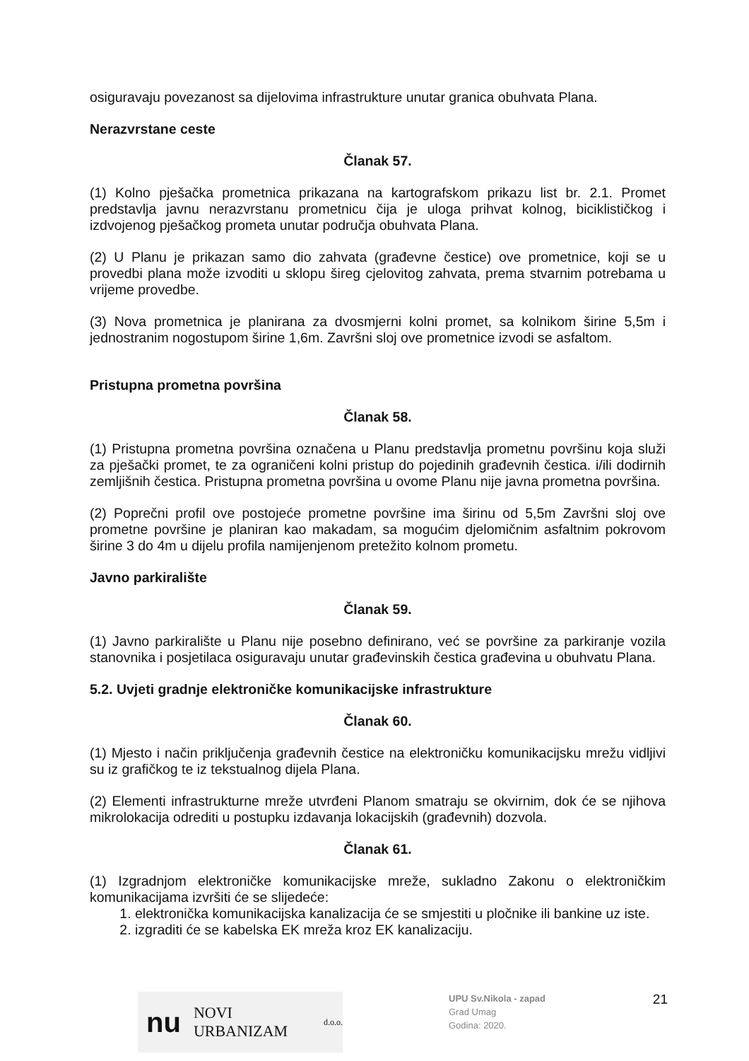osiguravaju povezanost sa dijelovima infrastrukture unutar granica obuhvata Plana.
Nerazvrstane ceste
Članak 57.
(1) Kolno pješačka prometnica prikazana na kartografskom prikazu list br. 2.1. Promet predstavlja javnu nerazvrstanu prometnicu čija je uloga prihvat kolnog, biciklističkog i izdvojenog pješačkog prometa unutar područja obuhvata Plana.
(2) U Planu je prikazan samo dio zahvata (građevne čestice) ove prometnice, koji se u provedbi plana može izvoditi u sklopu šireg cjelovitog zahvata, prema stvarnim potrebama u vrijeme provedbe.
(3) Nova prometnica je planirana za dvosmjerni kolni promet, sa kolnikom širine 5,5m i jednostranim nogostupom širine 1,6m. Završni sloj ove prometnice izvodi se asfaltom.
Pristupna prometna površina
Članak 58.
(1) Pristupna prometna površina označena u Planu predstavlja prometnu površinu koja služi za pješački promet, te za ograničeni kolni pristup do pojedinih građevnih čestica. i/ili dodirnih zemljišnih čestica. Pristupna prometna površina u ovome Planu nije javna prometna površina.
(2) Poprečni profil ove postojeće prometne površine ima širinu od 5,5m Završni sloj ove prometne površine je planiran kao makadam, sa mogućim djelomičnim asfaltnim pokrovom širine 3 do 4m u dijelu profila namijenjenom pretežito kolnom prometu.
Javno parkiralište
Članak 59.
(1) Javno parkiralište u Planu nije posebno definirano, već se površine za parkiranje vozila stanovnika i posjetilaca osiguravaju unutar građevinskih čestica građevina u obuhvatu Plana.
5.2. Uvjeti gradnje elektroničke komunikacijske infrastrukture
Članak 60.
(1) Mjesto i način priključenja građevnih čestice na elektroničku komunikacijsku mrežu vidljivi su iz grafičkog te iz tekstualnog dijela Plana.
(2) Elementi infrastrukturne mreže utvrđeni Planom smatraju se okvirnim, dok će se njihova mikrolokacija odrediti u postupku izdavanja lokacijskih (građevnih) dozvola.
Članak 61.
(1) Izgradnjom elektroničke komunikacijske mreže, sukladno Zakonu o elektroničkim komunikacijama izvršiti će se slijedeće:
1. elektronička komunikacijska kanalizacija će se smjestiti u pločnike ili bankine uz iste.
2. izgraditi će se kabelska EK mreža kroz EK kanalizaciju.
nu NOVI URBANIZAM d.o.o.
UPU Sv.Nikola - zapad
Grad Umag
Godina: 2020.
21